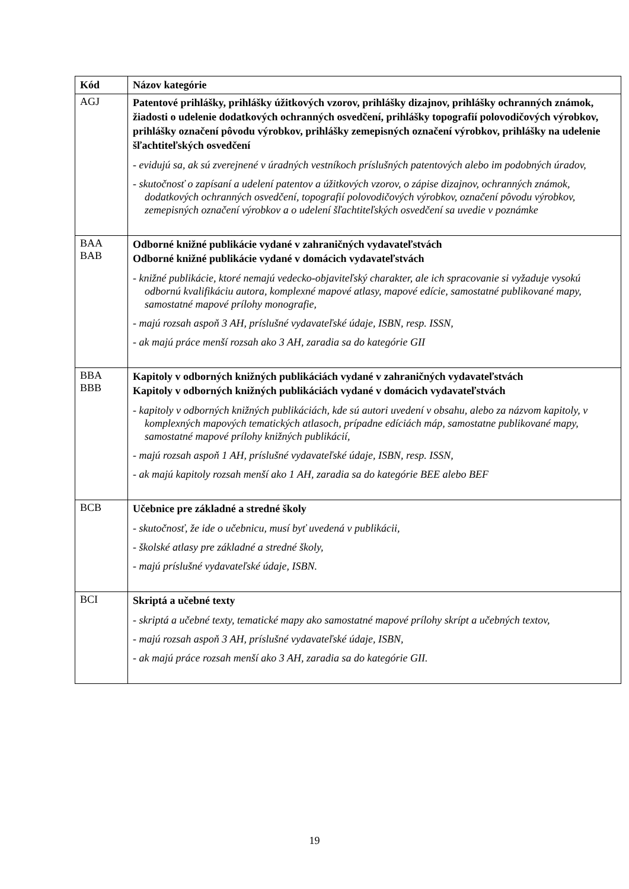| Kód | Názov kategórie |
| --- | --- |
| AGJ | Patentové prihlášky, prihlášky úžitkových vzorov, prihlášky dizajnov, prihlášky ochranných známok, žiadosti o udelenie dodatkových ochranných osvedčení, prihlášky topografií polovodičových výrobkov, prihlášky označení pôvodu výrobkov, prihlášky zemepisných označení výrobkov, prihlášky na udelenie šľachtiteľských osvedčení - evidujú sa, ak sú zverejnené v úradných vestníkoch príslušných patentových alebo im podobných úradov, - skutočnosť o zapísaní a udelení patentov a úžitkových vzorov, o zápise dizajnov, ochranných známok, dodatkových ochranných osvedčení, topografií polovodičových výrobkov, označení pôvodu výrobkov, zemepisných označení výrobkov a o udelení šľachtiteľských osvedčení sa uvedie v poznámke |
| BAA BAB | Odborné knižné publikácie vydané v zahraničných vydavateľstvách Odborné knižné publikácie vydané v domácich vydavateľstvách - knižné publikácie, ktoré nemajú vedecko-objaviteľský charakter, ale ich spracovanie si vyžaduje vysokú odbornú kvalifikáciu autora, komplexné mapové atlasy, mapové edície, samostatné publikované mapy, samostatné mapové prílohy monografie, - majú rozsah aspoň 3 AH, príslušné vydavateľské údaje, ISBN, resp. ISSN, - ak majú práce menší rozsah ako 3 AH, zaradia sa do kategórie GII |
| BBA BBB | Kapitoly v odborných knižných publikáciách vydané v zahraničných vydavateľstvách Kapitoly v odborných knižných publikáciách vydané v domácich vydavateľstvách - kapitoly v odborných knižných publikáciách, kde sú autori uvedení v obsahu, alebo za názvom kapitoly, v komplexných mapových tematických atlasoch, prípadne edíciách máp, samostatne publikované mapy, samostatné mapové prílohy knižných publikácií, - majú rozsah aspoň 1 AH, príslušné vydavateľské údaje, ISBN, resp. ISSN, - ak majú kapitoly rozsah menší ako 1 AH, zaradia sa do kategórie BEE alebo BEF |
| BCB | Učebnice pre základné a stredné školy - skutočnosť, že ide o učebnicu, musí byť uvedená v publikácii, - školské atlasy pre základné a stredné školy, - majú príslušné vydavateľské údaje, ISBN. |
| BCI | Skriptá a učebné texty - skriptá a učebné texty, tematické mapy ako samostatné mapové prílohy skrípt a učebných textov, - majú rozsah aspoň 3 AH, príslušné vydavateľské údaje, ISBN, - ak majú práce rozsah menší ako 3 AH, zaradia sa do kategórie GII. |
19